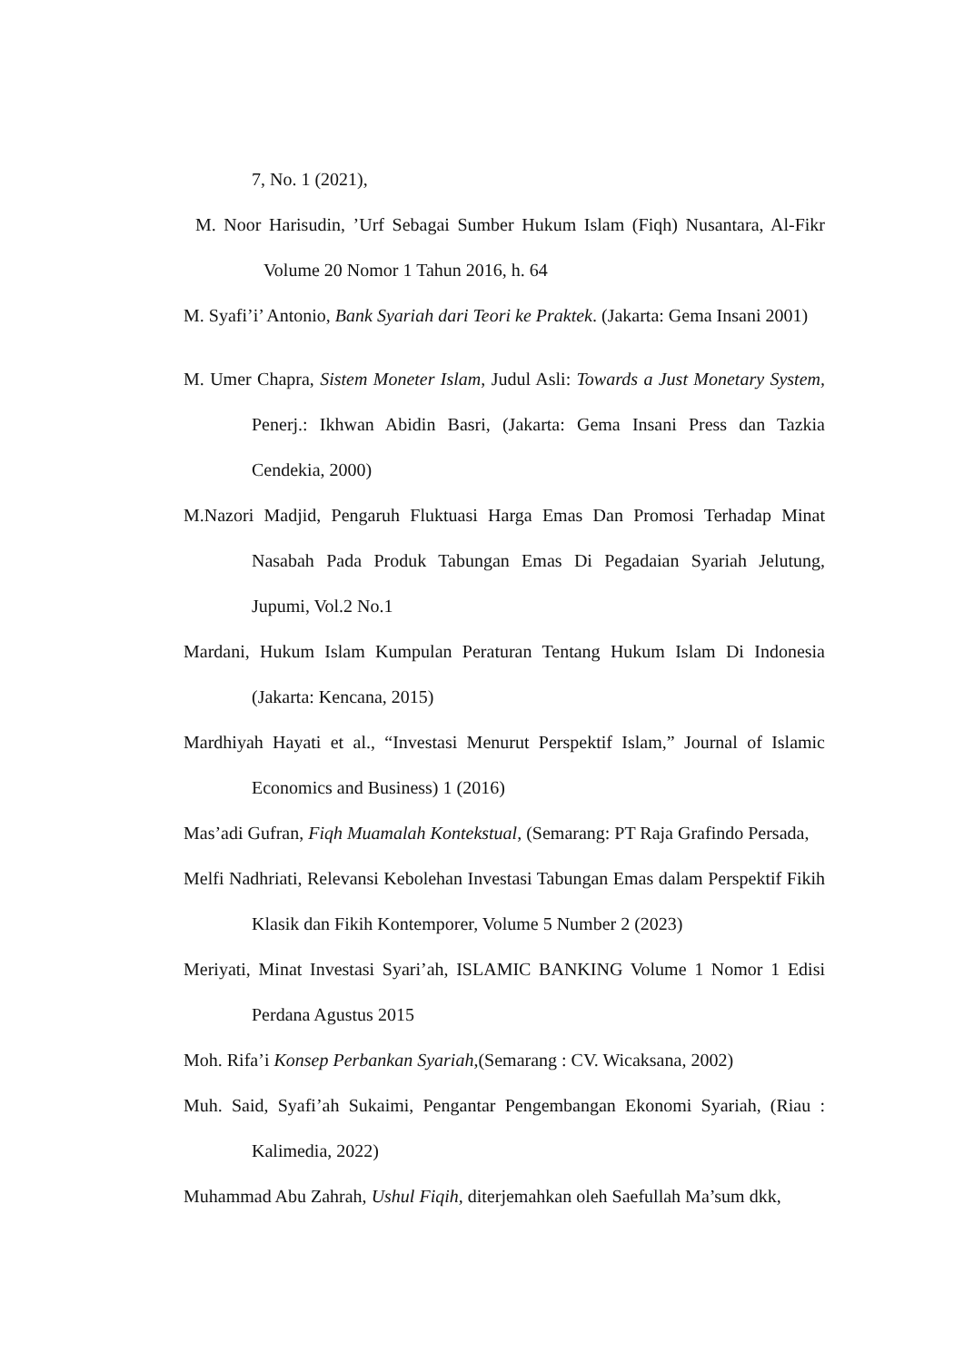7, No. 1 (2021),
M. Noor Harisudin, ’Urf Sebagai Sumber Hukum Islam (Fiqh) Nusantara, Al-Fikr Volume 20 Nomor 1 Tahun 2016, h. 64
M. Syafi’i’ Antonio, Bank Syariah dari Teori ke Praktek. (Jakarta: Gema Insani 2001)
M. Umer Chapra, Sistem Moneter Islam, Judul Asli: Towards a Just Monetary System, Penerj.: Ikhwan Abidin Basri, (Jakarta: Gema Insani Press dan Tazkia Cendekia, 2000)
M.Nazori Madjid, Pengaruh Fluktuasi Harga Emas Dan Promosi Terhadap Minat Nasabah Pada Produk Tabungan Emas Di Pegadaian Syariah Jelutung, Jupumi, Vol.2 No.1
Mardani, Hukum Islam Kumpulan Peraturan Tentang Hukum Islam Di Indonesia (Jakarta: Kencana, 2015)
Mardhiyah Hayati et al., “Investasi Menurut Perspektif Islam,” Journal of Islamic Economics and Business) 1 (2016)
Mas’adi Gufran, Fiqh Muamalah Kontekstual, (Semarang: PT Raja Grafindo Persada,
Melfi Nadhriati, Relevansi Kebolehan Investasi Tabungan Emas dalam Perspektif Fikih Klasik dan Fikih Kontemporer, Volume 5 Number 2 (2023)
Meriyati, Minat Investasi Syari’ah, ISLAMIC BANKING Volume 1 Nomor 1 Edisi Perdana Agustus 2015
Moh. Rifa’i Konsep Perbankan Syariah,(Semarang : CV. Wicaksana, 2002)
Muh. Said, Syafi’ah Sukaimi, Pengantar Pengembangan Ekonomi Syariah, (Riau : Kalimedia, 2022)
Muhammad Abu Zahrah, Ushul Fiqih, diterjemahkan oleh Saefullah Ma’sum dkk,